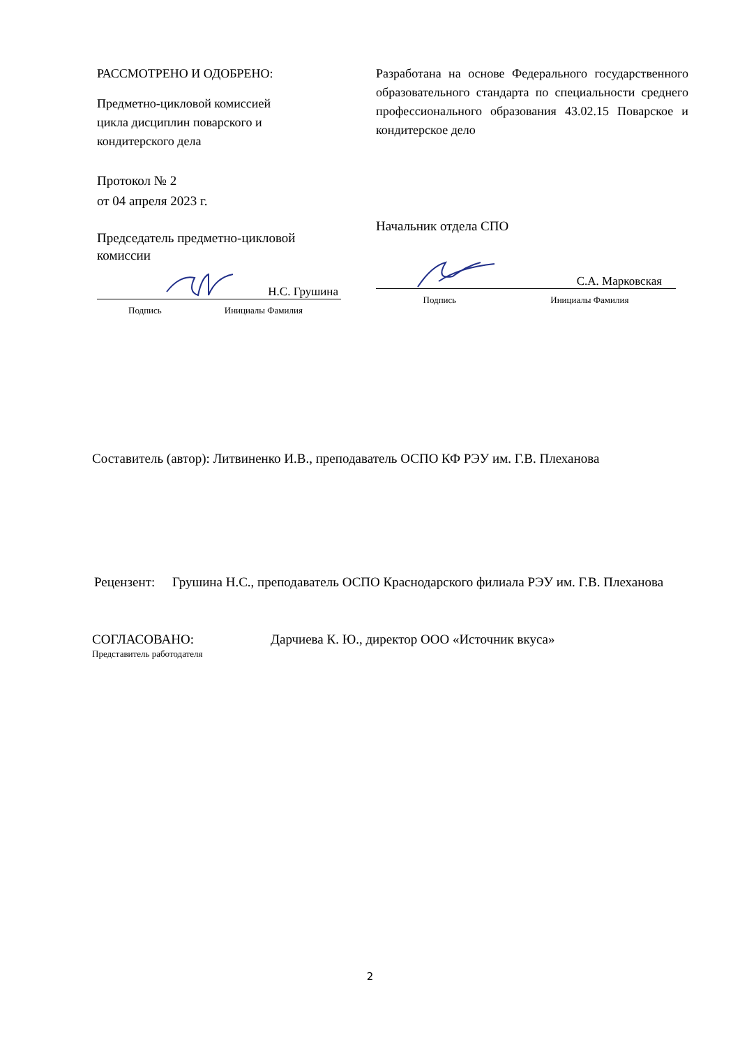РАССМОТРЕНО И ОДОБРЕНО:
Предметно-цикловой комиссией
цикла дисциплин поварского и
кондитерского дела
Протокол № 2
от 04 апреля 2023 г.
Председатель предметно-цикловой
комиссии
Н.С. Грушина
Подпись Инициалы Фамилия
Разработана на основе Федерального государственного образовательного стандарта по специальности среднего профессионального образования 43.02.15 Поварское и кондитерское дело
Начальник отдела СПО
С.А. Марковская
Подпись Инициалы Фамилия
Составитель (автор): Литвиненко И.В., преподаватель ОСПО КФ РЭУ им. Г.В. Плеханова
Рецензент:
Грушина Н.С., преподаватель ОСПО Краснодарского филиала РЭУ им. Г.В. Плеханова
СОГЛАСОВАНО:
Представитель работодателя
Дарчиева К. Ю., директор ООО «Источник вкуса»
2